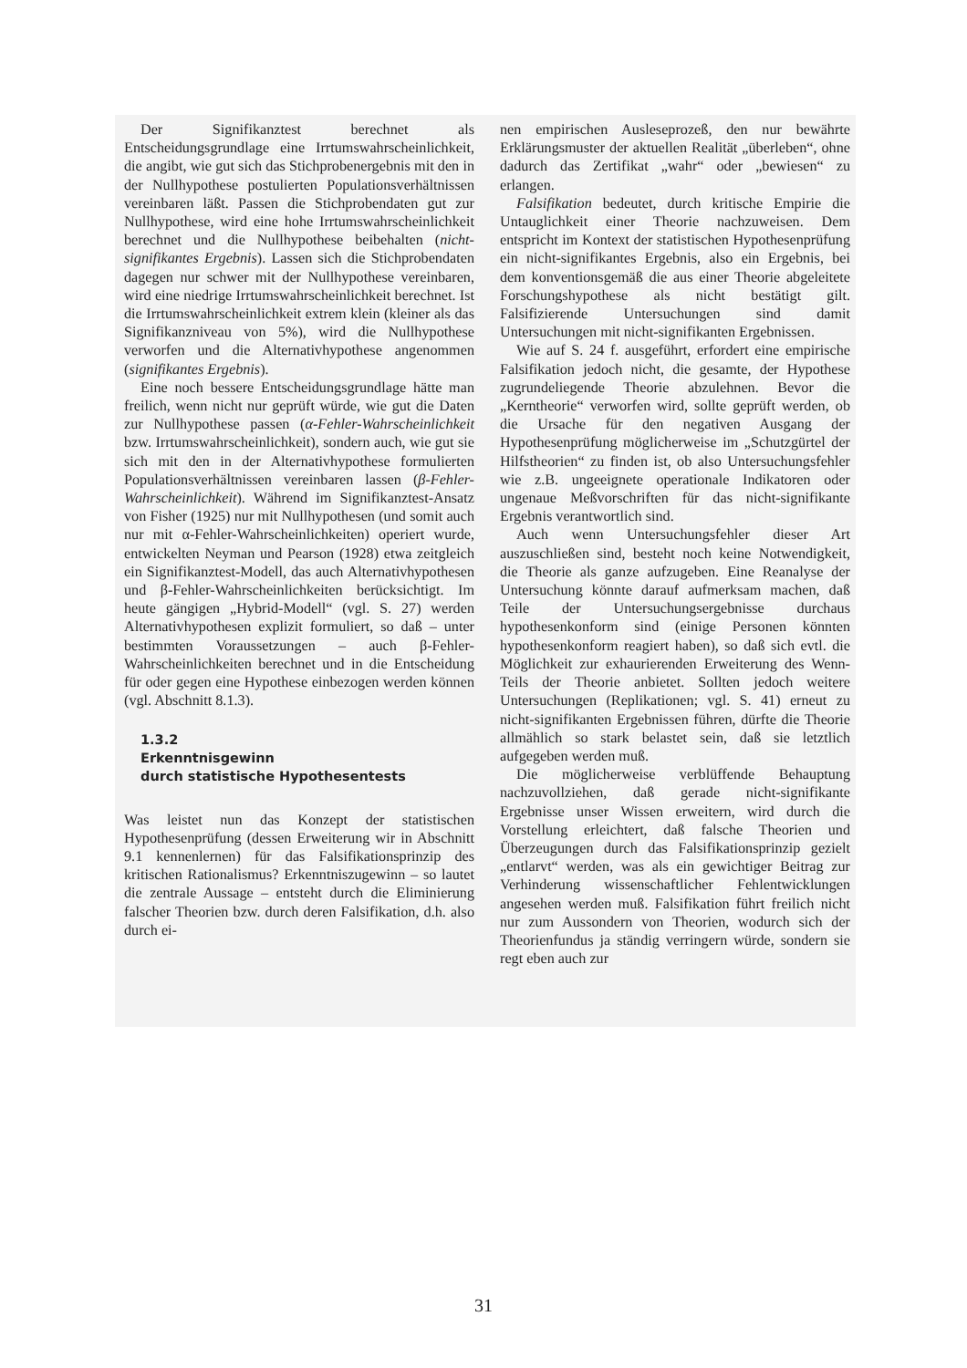Der Signifikanztest berechnet als Entscheidungsgrundlage eine Irrtumswahrscheinlichkeit, die angibt, wie gut sich das Stichprobenergebnis mit den in der Nullhypothese postulierten Populationsverhältnissen vereinbaren läßt. Passen die Stichprobendaten gut zur Nullhypothese, wird eine hohe Irrtumswahrscheinlichkeit berechnet und die Nullhypothese beibehalten (nicht-signifikantes Ergebnis). Lassen sich die Stichprobendaten dagegen nur schwer mit der Nullhypothese vereinbaren, wird eine niedrige Irrtumswahrscheinlichkeit berechnet. Ist die Irrtumswahrscheinlichkeit extrem klein (kleiner als das Signifikanzniveau von 5%), wird die Nullhypothese verworfen und die Alternativhypothese angenommen (signifikantes Ergebnis).
Eine noch bessere Entscheidungsgrundlage hätte man freilich, wenn nicht nur geprüft würde, wie gut die Daten zur Nullhypothese passen (α-Fehler-Wahrscheinlichkeit bzw. Irrtumswahrscheinlichkeit), sondern auch, wie gut sie sich mit den in der Alternativhypothese formulierten Populationsverhältnissen vereinbaren lassen (β-Fehler-Wahrscheinlichkeit). Während im Signifikanztest-Ansatz von Fisher (1925) nur mit Nullhypothesen (und somit auch nur mit α-Fehler-Wahrscheinlichkeiten) operiert wurde, entwickelten Neyman und Pearson (1928) etwa zeitgleich ein Signifikanztest-Modell, das auch Alternativhypothesen und β-Fehler-Wahrscheinlichkeiten berücksichtigt. Im heute gängigen „Hybrid-Modell“ (vgl. S. 27) werden Alternativhypothesen explizit formuliert, so daß – unter bestimmten Voraussetzungen – auch β-Fehler-Wahrscheinlichkeiten berechnet und in die Entscheidung für oder gegen eine Hypothese einbezogen werden können (vgl. Abschnitt 8.1.3).
1.3.2
Erkenntnisgewinn
durch statistische Hypothesentests
Was leistet nun das Konzept der statistischen Hypothesenprüfung (dessen Erweiterung wir in Abschnitt 9.1 kennenlernen) für das Falsifikationsprinzip des kritischen Rationalismus? Erkenntniszugewinn – so lautet die zentrale Aussage – entsteht durch die Eliminierung falscher Theorien bzw. durch deren Falsifikation, d.h. also durch ei-
nen empirischen Ausleseprozeß, den nur bewährte Erklärungsmuster der aktuellen Realität „überleben“, ohne dadurch das Zertifikat „wahr“ oder „bewiesen“ zu erlangen.
Falsifikation bedeutet, durch kritische Empirie die Untauglichkeit einer Theorie nachzuweisen. Dem entspricht im Kontext der statistischen Hypothesenprüfung ein nicht-signifikantes Ergebnis, also ein Ergebnis, bei dem konventionsgemäß die aus einer Theorie abgeleitete Forschungshypothese als nicht bestätigt gilt. Falsifizierende Untersuchungen sind damit Untersuchungen mit nicht-signifikanten Ergebnissen.
Wie auf S. 24 f. ausgeführt, erfordert eine empirische Falsifikation jedoch nicht, die gesamte, der Hypothese zugrundeliegende Theorie abzulehnen. Bevor die „Kerntheorie“ verworfen wird, sollte geprüft werden, ob die Ursache für den negativen Ausgang der Hypothesenprüfung möglicherweise im „Schutzgürtel der Hilfstheorien“ zu finden ist, ob also Untersuchungsfehler wie z.B. ungeeignete operationale Indikatoren oder ungenaue Meßvorschriften für das nicht-signifikante Ergebnis verantwortlich sind.
Auch wenn Untersuchungsfehler dieser Art auszuschließen sind, besteht noch keine Notwendigkeit, die Theorie als ganze aufzugeben. Eine Reanalyse der Untersuchung könnte darauf aufmerksam machen, daß Teile der Untersuchungsergebnisse durchaus hypothesenkonform sind (einige Personen könnten hypothesenkonform reagiert haben), so daß sich evtl. die Möglichkeit zur exhaurierenden Erweiterung des Wenn-Teils der Theorie anbietet. Sollten jedoch weitere Untersuchungen (Replikationen; vgl. S. 41) erneut zu nicht-signifikanten Ergebnissen führen, dürfte die Theorie allmählich so stark belastet sein, daß sie letztlich aufgegeben werden muß.
Die möglicherweise verblüffende Behauptung nachzuvollziehen, daß gerade nicht-signifikante Ergebnisse unser Wissen erweitern, wird durch die Vorstellung erleichtert, daß falsche Theorien und Überzeugungen durch das Falsifikationsprinzip gezielt „entlarvt“ werden, was als ein gewichtiger Beitrag zur Verhinderung wissenschaftlicher Fehlentwicklungen angesehen werden muß. Falsifikation führt freilich nicht nur zum Aussondern von Theorien, wodurch sich der Theorienfundus ja ständig verringern würde, sondern sie regt eben auch zur
31